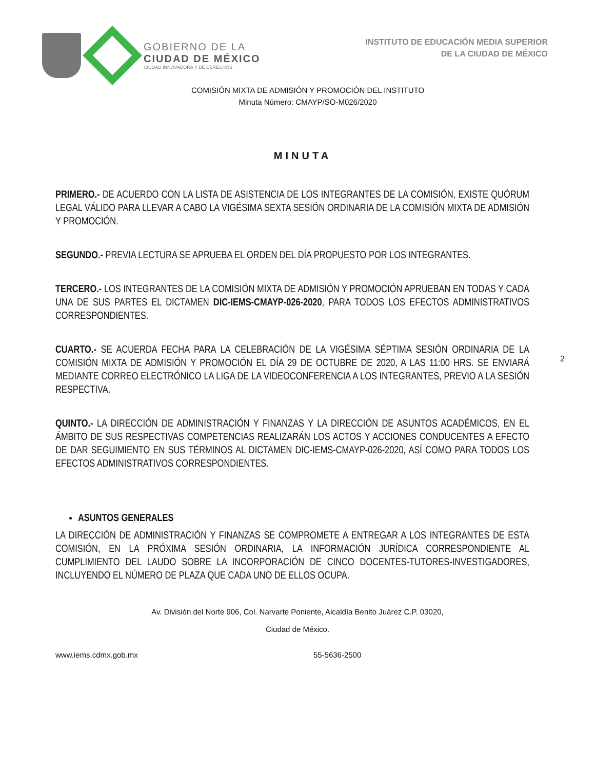GOBIERNO DE LA
CIUDAD DE MÉXICO
CIUDAD INNOVADORA Y DE DERECHOS
INSTITUTO DE EDUCACIÓN MEDIA SUPERIOR
DE LA CIUDAD DE MÉXICO
COMISIÓN MIXTA DE ADMISIÓN Y PROMOCIÓN DEL INSTITUTO
Minuta Número: CMAYP/SO-M026/2020
MINUTA
PRIMERO.- DE ACUERDO CON LA LISTA DE ASISTENCIA DE LOS INTEGRANTES DE LA COMISIÓN, EXISTE QUÓRUM LEGAL VÁLIDO PARA LLEVAR A CABO LA VIGÉSIMA SEXTA SESIÓN ORDINARIA DE LA COMISIÓN MIXTA DE ADMISIÓN Y PROMOCIÓN.
SEGUNDO.- PREVIA LECTURA SE APRUEBA EL ORDEN DEL DÍA PROPUESTO POR LOS INTEGRANTES.
TERCERO.- LOS INTEGRANTES DE LA COMISIÓN MIXTA DE ADMISIÓN Y PROMOCIÓN APRUEBAN EN TODAS Y CADA UNA DE SUS PARTES EL DICTAMEN DIC-IEMS-CMAYP-026-2020, PARA TODOS LOS EFECTOS ADMINISTRATIVOS CORRESPONDIENTES.
CUARTO.- SE ACUERDA FECHA PARA LA CELEBRACIÓN DE LA VIGÉSIMA SÉPTIMA SESIÓN ORDINARIA DE LA COMISIÓN MIXTA DE ADMISIÓN Y PROMOCIÓN EL DÍA 29 DE OCTUBRE DE 2020, A LAS 11:00 HRS. SE ENVIARÁ MEDIANTE CORREO ELECTRÓNICO LA LIGA DE LA VIDEOCONFERENCIA A LOS INTEGRANTES, PREVIO A LA SESIÓN RESPECTIVA.
QUINTO.- LA DIRECCIÓN DE ADMINISTRACIÓN Y FINANZAS Y LA DIRECCIÓN DE ASUNTOS ACADÉMICOS, EN EL ÁMBITO DE SUS RESPECTIVAS COMPETENCIAS REALIZARÁN LOS ACTOS Y ACCIONES CONDUCENTES A EFECTO DE DAR SEGUIMIENTO EN SUS TÉRMINOS AL DICTAMEN DIC-IEMS-CMAYP-026-2020, ASÍ COMO PARA TODOS LOS EFECTOS ADMINISTRATIVOS CORRESPONDIENTES.
ASUNTOS GENERALES
LA DIRECCIÓN DE ADMINISTRACIÓN Y FINANZAS SE COMPROMETE A ENTREGAR A LOS INTEGRANTES DE ESTA COMISIÓN, EN LA PRÓXIMA SESIÓN ORDINARIA, LA INFORMACIÓN JURÍDICA CORRESPONDIENTE AL CUMPLIMIENTO DEL LAUDO SOBRE LA INCORPORACIÓN DE CINCO DOCENTES-TUTORES-INVESTIGADORES, INCLUYENDO EL NÚMERO DE PLAZA QUE CADA UNO DE ELLOS OCUPA.
2
Av. División del Norte 906, Col. Narvarte Poniente, Alcaldía Benito Juárez C.P. 03020,
Ciudad de México.
www.iems.cdmx.gob.mx 55-5636-2500